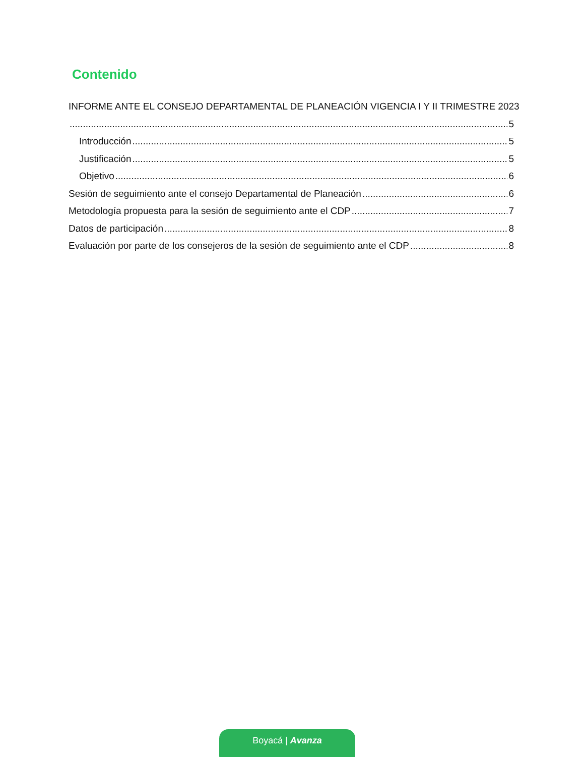Contenido
INFORME ANTE EL CONSEJO DEPARTAMENTAL DE PLANEACIÓN VIGENCIA I Y II TRIMESTRE 2023
5
Introducción 5
Justificación 5
Objetivo 6
Sesión de seguimiento ante el consejo Departamental de Planeación 6
Metodología propuesta para la sesión de seguimiento ante el CDP 7
Datos de participación 8
Evaluación por parte de los consejeros de la sesión de seguimiento ante el CDP 8
Boyacá | Avanza